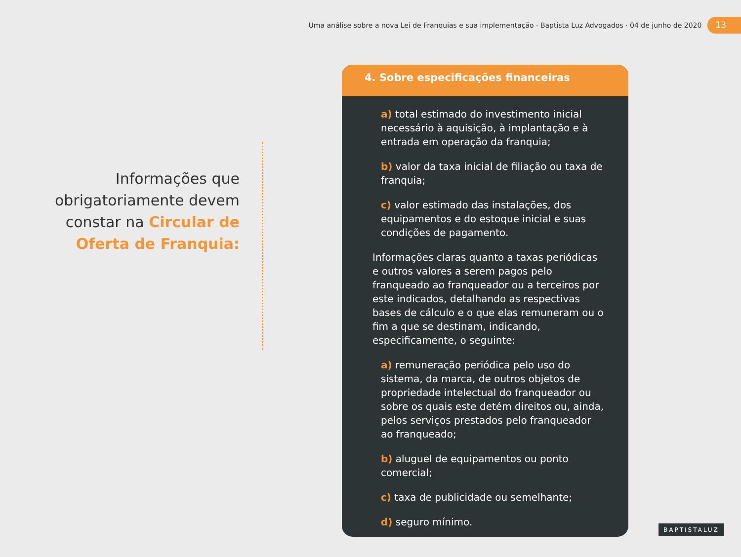Uma análise sobre a nova Lei de Franquias e sua implementação · Baptista Luz Advogados · 04 de junho de 2020 13
Informações que obrigatoriamente devem constar na Circular de Oferta de Franquia:
4. Sobre especificações financeiras
a) total estimado do investimento inicial necessário à aquisição, à implantação e à entrada em operação da franquia;
b) valor da taxa inicial de filiação ou taxa de franquia;
c) valor estimado das instalações, dos equipamentos e do estoque inicial e suas condições de pagamento.
Informações claras quanto a taxas periódicas e outros valores a serem pagos pelo franqueado ao franqueador ou a terceiros por este indicados, detalhando as respectivas bases de cálculo e o que elas remuneram ou o fim a que se destinam, indicando, especificamente, o seguinte:
a) remuneração periódica pelo uso do sistema, da marca, de outros objetos de propriedade intelectual do franqueador ou sobre os quais este detém direitos ou, ainda, pelos serviços prestados pelo franqueador ao franqueado;
b) aluguel de equipamentos ou ponto comercial;
c) taxa de publicidade ou semelhante;
d) seguro mínimo.
BAPTISTALUZ